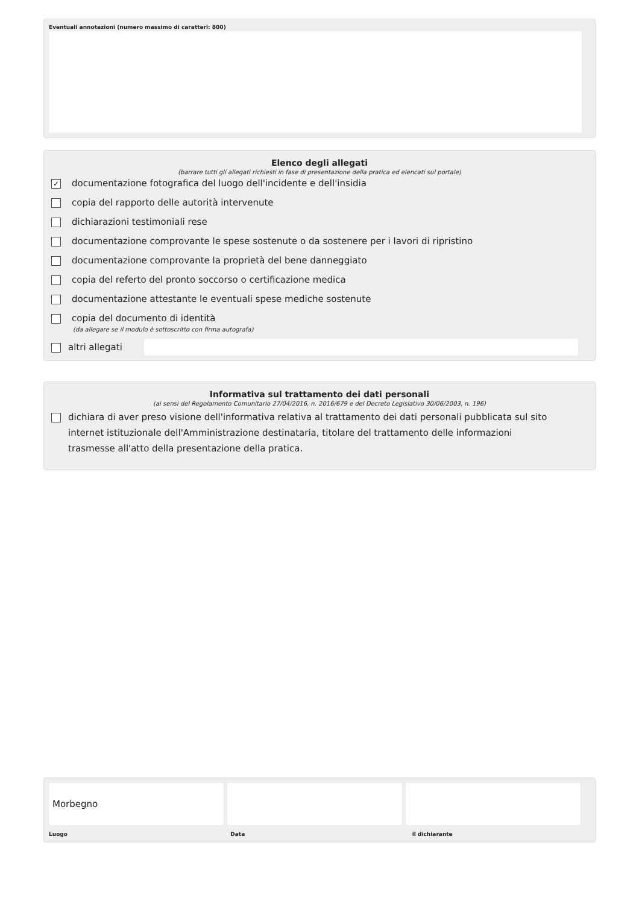Eventuali annotazioni (numero massimo di caratteri: 800)
Elenco degli allegati
(barrare tutti gli allegati richiesti in fase di presentazione della pratica ed elencati sul portale)
✓ documentazione fotografica del luogo dell'incidente e dell'insidia
copia del rapporto delle autorità intervenute
dichiarazioni testimoniali rese
documentazione comprovante le spese sostenute o da sostenere per i lavori di ripristino
documentazione comprovante la proprietà del bene danneggiato
copia del referto del pronto soccorso o certificazione medica
documentazione attestante le eventuali spese mediche sostenute
copia del documento di identità
(da allegare se il modulo è sottoscritto con firma autografa)
altri allegati
Informativa sul trattamento dei dati personali
(ai sensi del Regolamento Comunitario 27/04/2016, n. 2016/679 e del Decreto Legislativo 30/06/2003, n. 196)
dichiara di aver preso visione dell'informativa relativa al trattamento dei dati personali pubblicata sul sito internet istituzionale dell'Amministrazione destinataria, titolare del trattamento delle informazioni trasmesse all'atto della presentazione della pratica.
Morbegno
Luogo Data il dichiarante